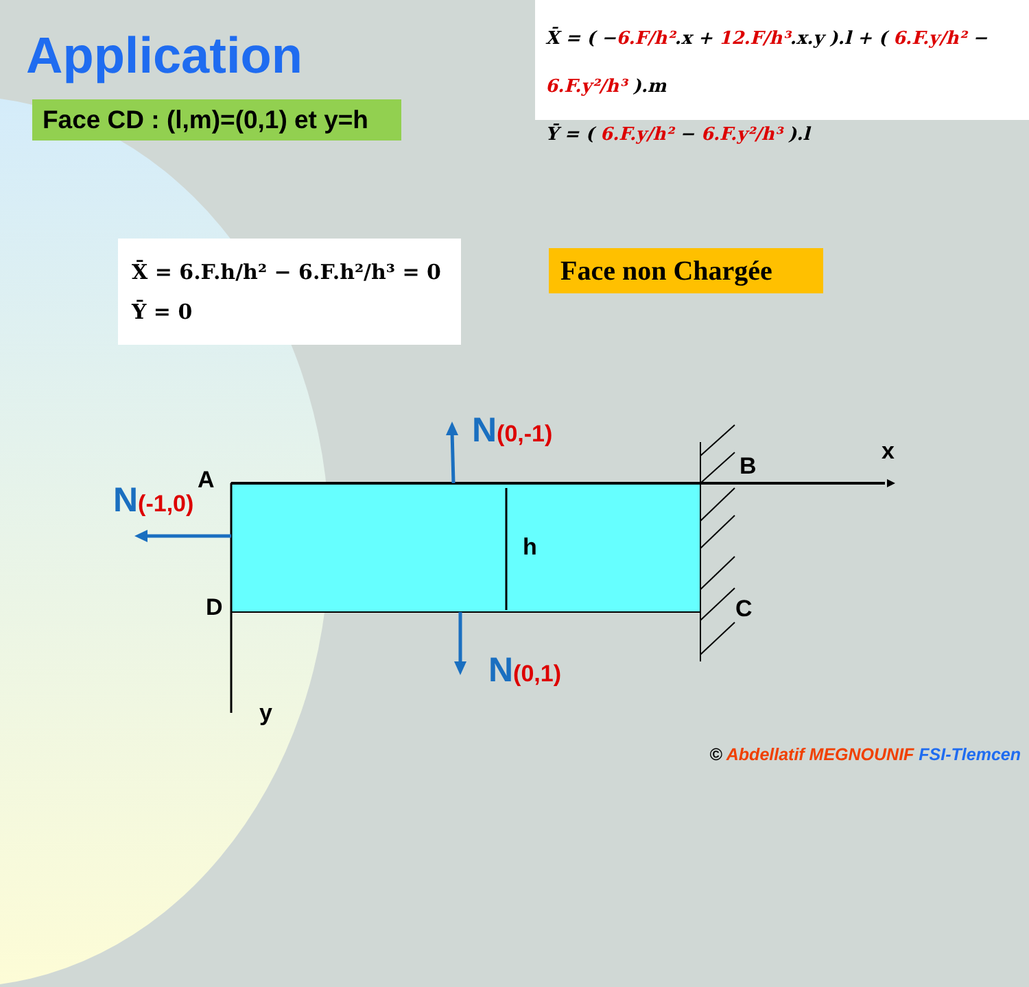Application
Face CD : (l,m)=(0,1) et y=h
X̄ = ( −6.F/h².x + 12.F/h³.x.y ).l + ( 6.F.y/h² − 6.F.y²/h³ ).m
Ȳ = ( 6.F.y/h² − 6.F.y²/h³ ).l
X̄ = 6.F.h/h² − 6.F.h²/h³ = 0
Ȳ = 0
Face non Chargée
A B
C
D
h
x
y
N(0,-1)
N(-1,0)
N(0,1)
© Abdellatif MEGNOUNIF FSI-Tlemcen